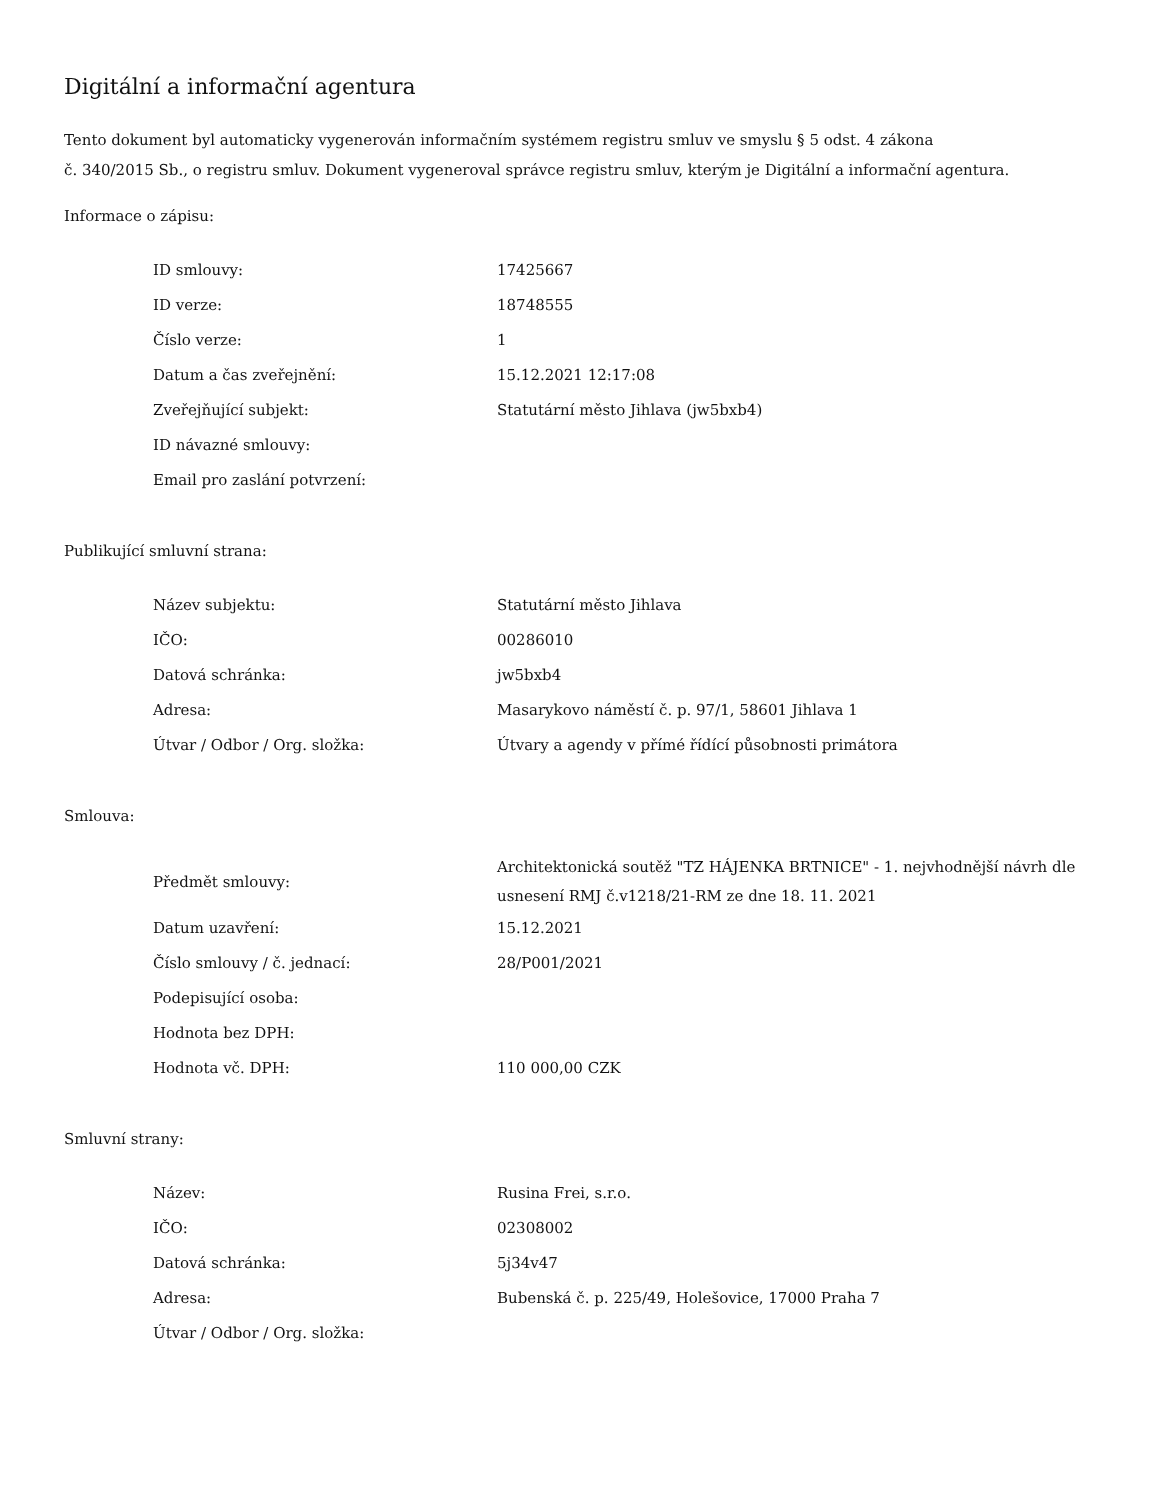Digitální a informační agentura
Tento dokument byl automaticky vygenerován informačním systémem registru smluv ve smyslu § 5 odst. 4 zákona
č. 340/2015 Sb., o registru smluv. Dokument vygeneroval správce registru smluv, kterým je Digitální a informační agentura.
Informace o zápisu:
| ID smlouvy: | 17425667 |
| ID verze: | 18748555 |
| Číslo verze: | 1 |
| Datum a čas zveřejnění: | 15.12.2021 12:17:08 |
| Zveřejňující subjekt: | Statutární město Jihlava (jw5bxb4) |
| ID návazné smlouvy: | |
| Email pro zaslání potvrzení: | |
Publikující smluvní strana:
| Název subjektu: | Statutární město Jihlava |
| IČO: | 00286010 |
| Datová schránka: | jw5bxb4 |
| Adresa: | Masarykovo náměstí č. p. 97/1, 58601 Jihlava 1 |
| Útvar / Odbor / Org. složka: | Útvary a agendy v přímé řídící působnosti primátora |
Smlouva:
| Předmět smlouvy: | Architektonická soutěž "TZ HÁJENKA BRTNICE" - 1. nejvhodnější návrh dle usnesení RMJ č.v1218/21-RM ze dne 18. 11. 2021 |
| Datum uzavření: | 15.12.2021 |
| Číslo smlouvy / č. jednací: | 28/P001/2021 |
| Podepisující osoba: | |
| Hodnota bez DPH: | |
| Hodnota vč. DPH: | 110 000,00 CZK |
Smluvní strany:
| Název: | Rusina Frei, s.r.o. |
| IČO: | 02308002 |
| Datová schránka: | 5j34v47 |
| Adresa: | Bubenská č. p. 225/49, Holešovice, 17000 Praha 7 |
| Útvar / Odbor / Org. složka: | |